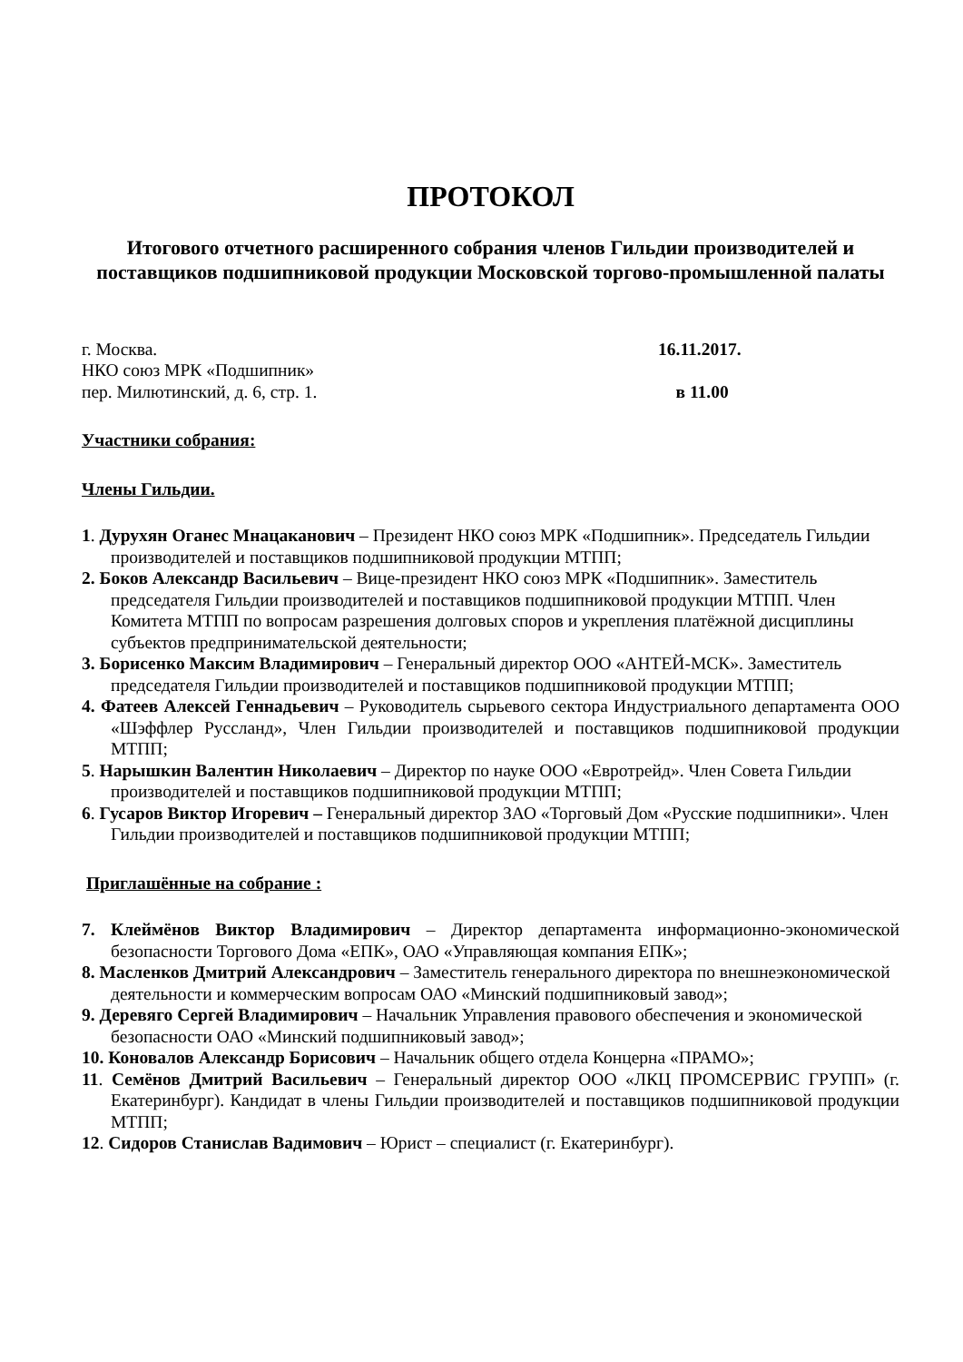ПРОТОКОЛ
Итогового отчетного расширенного собрания членов Гильдии производителей и поставщиков подшипниковой продукции Московской торгово-промышленной палаты
г. Москва. 16.11.2017.
НКО союз МРК «Подшипник»
пер. Милютинский, д. 6, стр. 1. в 11.00
Участники собрания:
Члены Гильдии.
1. Дурухян Оганес Мнацаканович – Президент НКО союз МРК «Подшипник». Председатель Гильдии производителей и поставщиков подшипниковой продукции МТПП;
2. Боков Александр Васильевич – Вице-президент НКО союз МРК «Подшипник». Заместитель председателя Гильдии производителей и поставщиков подшипниковой продукции МТПП. Член Комитета МТПП по вопросам разрешения долговых споров и укрепления платёжной дисциплины субъектов предпринимательской деятельности;
3. Борисенко Максим Владимирович – Генеральный директор ООО «АНТЕЙ-МСК». Заместитель председателя Гильдии производителей и поставщиков подшипниковой продукции МТПП;
4. Фатеев Алексей Геннадьевич – Руководитель сырьевого сектора Индустриального департамента ООО «Шэффлер Руссланд», Член Гильдии производителей и поставщиков подшипниковой продукции МТПП;
5. Нарышкин Валентин Николаевич – Директор по науке ООО «Евротрейд». Член Совета Гильдии производителей и поставщиков подшипниковой продукции МТПП;
6. Гусаров Виктор Игоревич – Генеральный директор ЗАО «Торговый Дом «Русские подшипники». Член Гильдии производителей и поставщиков подшипниковой продукции МТПП;
Приглашённые на собрание :
7. Клеймёнов Виктор Владимирович – Директор департамента информационно-экономической безопасности Торгового Дома «ЕПК», ОАО «Управляющая компания ЕПК»;
8. Масленков Дмитрий Александрович – Заместитель генерального директора по внешнеэкономической деятельности и коммерческим вопросам ОАО «Минский подшипниковый завод»;
9. Деревяго Сергей Владимирович – Начальник Управления правового обеспечения и экономической безопасности ОАО «Минский подшипниковый завод»;
10. Коновалов Александр Борисович – Начальник общего отдела Концерна «ПРАМО»;
11. Семёнов Дмитрий Васильевич – Генеральный директор ООО «ЛКЦ ПРОМСЕРВИС ГРУПП» (г. Екатеринбург). Кандидат в члены Гильдии производителей и поставщиков подшипниковой продукции МТПП;
12. Сидоров Станислав Вадимович – Юрист – специалист (г. Екатеринбург).